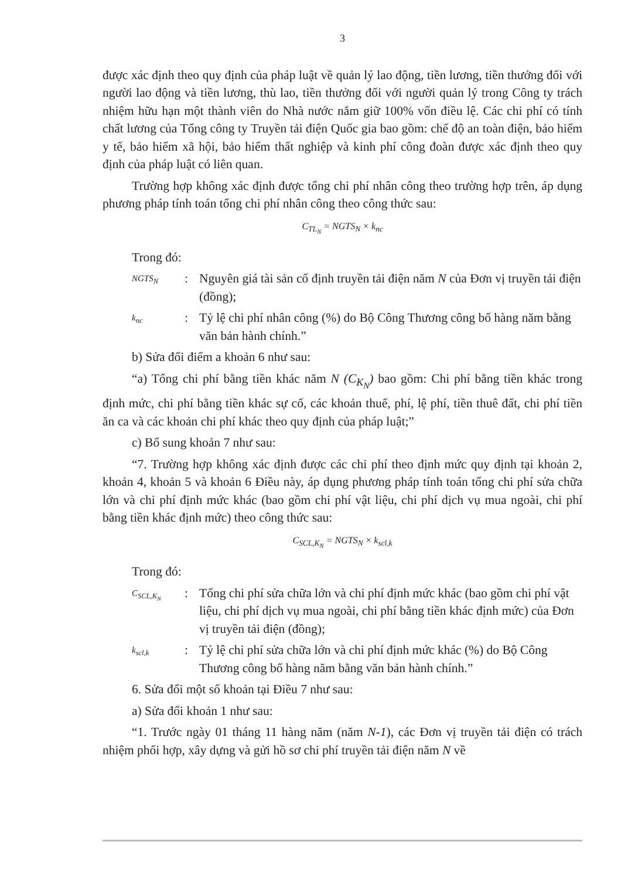3
được xác định theo quy định của pháp luật về quản lý lao động, tiền lương, tiền thưởng đối với người lao động và tiền lương, thù lao, tiền thưởng đối với người quản lý trong Công ty trách nhiệm hữu hạn một thành viên do Nhà nước nắm giữ 100% vốn điều lệ. Các chi phí có tính chất lương của Tổng công ty Truyền tải điện Quốc gia bao gồm: chế độ an toàn điện, bảo hiểm y tế, bảo hiểm xã hội, bảo hiểm thất nghiệp và kinh phí công đoàn được xác định theo quy định của pháp luật có liên quan.
Trường hợp không xác định được tổng chi phí nhân công theo trường hợp trên, áp dụng phương pháp tính toán tổng chi phí nhân công theo công thức sau:
C<sub>TL<sub>N</sub></sub> = NGTS<sub>N</sub> × k<sub>nc</sub>
Trong đó:
NGTS<sub>N</sub>
: Nguyên giá tài sản cố định truyền tải điện năm N của Đơn vị truyền tải điện (đồng);
k<sub>nc</sub>
: Tỷ lệ chi phí nhân công (%) do Bộ Công Thương công bố hàng năm bằng văn bản hành chính.”
b) Sửa đổi điểm a khoản 6 như sau:
“a) Tổng chi phí bằng tiền khác năm N (C<sub>K<sub>N</sub></sub>) bao gồm: Chi phí bằng tiền khác trong định mức, chi phí bằng tiền khác sự cố, các khoản thuế, phí, lệ phí, tiền thuê đất, chi phí tiền ăn ca và các khoản chi phí khác theo quy định của pháp luật;”
c) Bổ sung khoản 7 như sau:
“7. Trường hợp không xác định được các chi phí theo định mức quy định tại khoản 2, khoản 4, khoản 5 và khoản 6 Điều này, áp dụng phương pháp tính toán tổng chi phí sửa chữa lớn và chi phí định mức khác (bao gồm chi phí vật liệu, chi phí dịch vụ mua ngoài, chi phí bằng tiền khác định mức) theo công thức sau:
C<sub>SCL,K<sub>N</sub></sub> = NGTS<sub>N</sub> × k<sub>scl,k</sub>
Trong đó:
C<sub>SCL,K<sub>N</sub></sub>
: Tổng chi phí sửa chữa lớn và chi phí định mức khác (bao gồm chi phí vật liệu, chi phí dịch vụ mua ngoài, chi phí bằng tiền khác định mức) của Đơn vị truyền tải điện (đồng);
k<sub>scl,k</sub>
: Tỷ lệ chi phí sửa chữa lớn và chi phí định mức khác (%) do Bộ Công Thương công bố hàng năm bằng văn bản hành chính.”
6. Sửa đổi một số khoản tại Điều 7 như sau:
a) Sửa đổi khoản 1 như sau:
“1. Trước ngày 01 tháng 11 hàng năm (năm N-1), các Đơn vị truyền tải điện có trách nhiệm phối hợp, xây dựng và gửi hồ sơ chi phí truyền tải điện năm N về